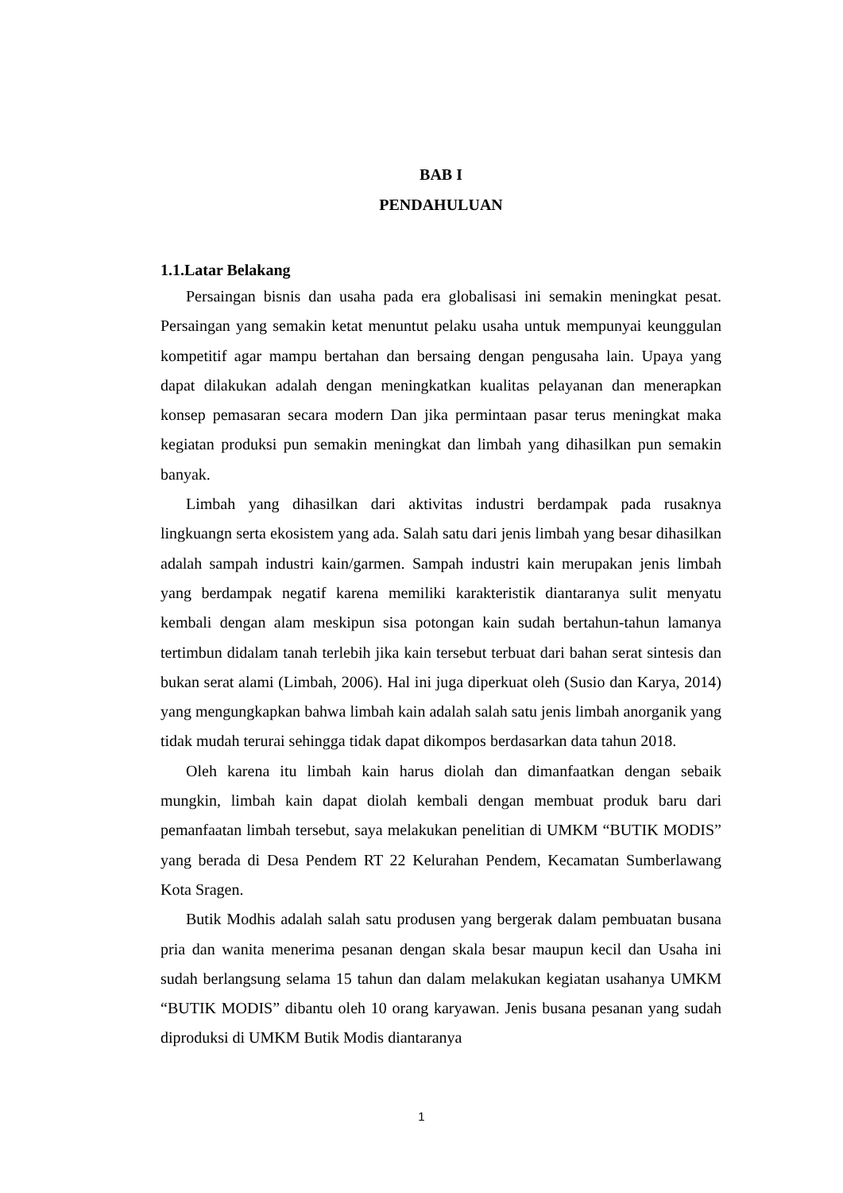BAB I
PENDAHULUAN
1.1.Latar Belakang
Persaingan bisnis dan usaha pada era globalisasi ini semakin meningkat pesat. Persaingan yang semakin ketat menuntut pelaku usaha untuk mempunyai keunggulan kompetitif agar mampu bertahan dan bersaing dengan pengusaha lain. Upaya yang dapat dilakukan adalah dengan meningkatkan kualitas pelayanan dan menerapkan konsep pemasaran secara modern Dan jika permintaan pasar terus meningkat maka kegiatan produksi pun semakin meningkat dan limbah yang dihasilkan pun semakin banyak.
Limbah yang dihasilkan dari aktivitas industri berdampak pada rusaknya lingkuangn serta ekosistem yang ada. Salah satu dari jenis limbah yang besar dihasilkan adalah sampah industri kain/garmen. Sampah industri kain merupakan jenis limbah yang berdampak negatif karena memiliki karakteristik diantaranya sulit menyatu kembali dengan alam meskipun sisa potongan kain sudah bertahun-tahun lamanya tertimbun didalam tanah terlebih jika kain tersebut terbuat dari bahan serat sintesis dan bukan serat alami (Limbah, 2006). Hal ini juga diperkuat oleh (Susio dan Karya, 2014) yang mengungkapkan bahwa limbah kain adalah salah satu jenis limbah anorganik yang tidak mudah terurai sehingga tidak dapat dikompos berdasarkan data tahun 2018.
Oleh karena itu limbah kain harus diolah dan dimanfaatkan dengan sebaik mungkin, limbah kain dapat diolah kembali dengan membuat produk baru dari pemanfaatan limbah tersebut, saya melakukan penelitian di UMKM “BUTIK MODIS” yang berada di Desa Pendem RT 22 Kelurahan Pendem, Kecamatan Sumberlawang Kota Sragen.
Butik Modhis adalah salah satu produsen yang bergerak dalam pembuatan busana pria dan wanita menerima pesanan dengan skala besar maupun kecil dan Usaha ini sudah berlangsung selama 15 tahun dan dalam melakukan kegiatan usahanya UMKM “BUTIK MODIS” dibantu oleh 10 orang karyawan. Jenis busana pesanan yang sudah diproduksi di UMKM Butik Modis diantaranya
1